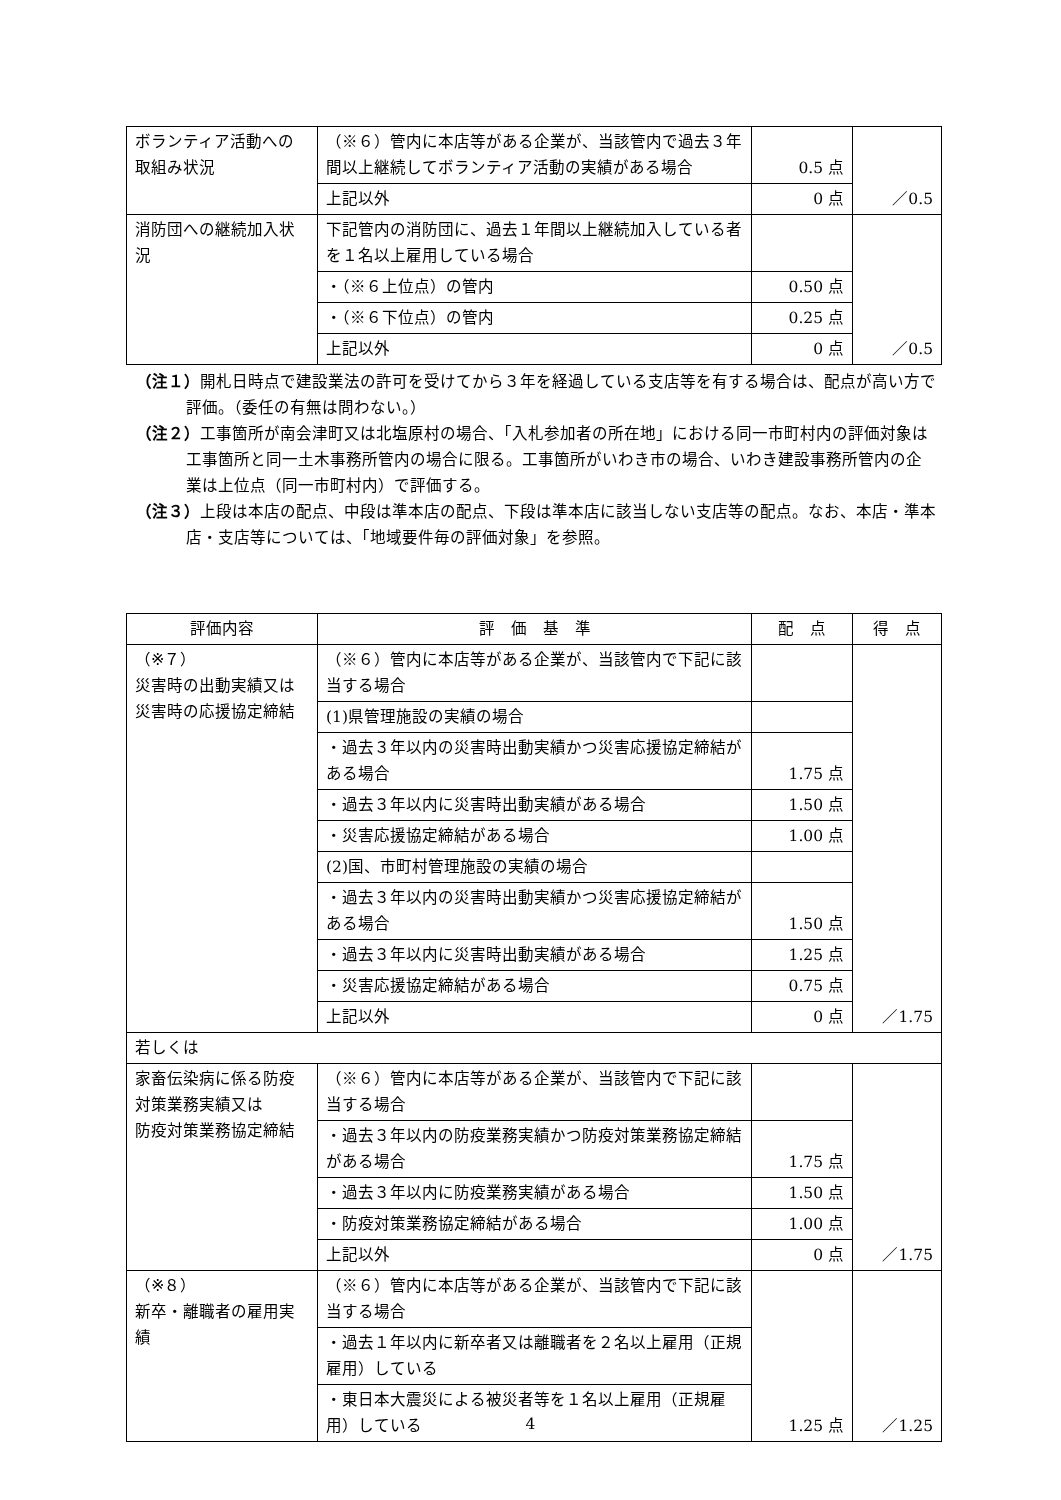| ボランティア活動への取組み状況 | （※６）管内に本店等がある企業が、当該管内で過去３年間以上継続してボランティア活動の実績がある場合 | 0.5 点 | ／0.5 |
| | 上記以外 | 0 点 | |
| 消防団への継続加入状況 | 下記管内の消防団に、過去１年間以上継続加入している者を１名以上雇用している場合 | | ／0.5 |
| | ・（※６上位点）の管内 | 0.50 点 | |
| | ・（※６下位点）の管内 | 0.25 点 | |
| | 上記以外 | 0 点 | |
（注１）開札日時点で建設業法の許可を受けてから３年を経過している支店等を有する場合は、配点が高い方で評価。（委任の有無は問わない。）
（注２）工事箇所が南会津町又は北塩原村の場合、「入札参加者の所在地」における同一市町村内の評価対象は工事箇所と同一土木事務所管内の場合に限る。工事箇所がいわき市の場合、いわき建設事務所管内の企業は上位点（同一市町村内）で評価する。
（注３）上段は本店の配点、中段は準本店の配点、下段は準本店に該当しない支店等の配点。なお、本店・準本店・支店等については、「地域要件毎の評価対象」を参照。
| 評価内容 | 評 価 基 準 | 配 点 | 得 点 |
| --- | --- | --- | --- |
| （※７） 災害時の出動実績又は 災害時の応援協定締結 | （※６）管内に本店等がある企業が、当該管内で下記に該当する場合 | | ／1.75 |
| | (1)県管理施設の実績の場合 | | |
| | ・過去３年以内の災害時出動実績かつ災害応援協定締結がある場合 | 1.75 点 | |
| | ・過去３年以内に災害時出動実績がある場合 | 1.50 点 | |
| | ・災害応援協定締結がある場合 | 1.00 点 | |
| | (2)国、市町村管理施設の実績の場合 | | |
| | ・過去３年以内の災害時出動実績かつ災害応援協定締結がある場合 | 1.50 点 | |
| | ・過去３年以内に災害時出動実績がある場合 | 1.25 点 | |
| | ・災害応援協定締結がある場合 | 0.75 点 | |
| | 上記以外 | 0 点 | |
| 若しくは | | | |
| 家畜伝染病に係る防疫対策業務実績又は 防疫対策業務協定締結 | （※６）管内に本店等がある企業が、当該管内で下記に該当する場合 | | ／1.75 |
| | ・過去３年以内の防疫業務実績かつ防疫対策業務協定締結がある場合 | 1.75 点 | |
| | ・過去３年以内に防疫業務実績がある場合 | 1.50 点 | |
| | ・防疫対策業務協定締結がある場合 | 1.00 点 | |
| | 上記以外 | 0 点 | |
| （※８） 新卒・離職者の雇用実績 | （※６）管内に本店等がある企業が、当該管内で下記に該当する場合 | 1.25 点 | ／1.25 |
| | ・過去１年以内に新卒者又は離職者を２名以上雇用（正規雇用）している | | |
| | ・東日本大震災による被災者等を１名以上雇用（正規雇用）している | | |
4